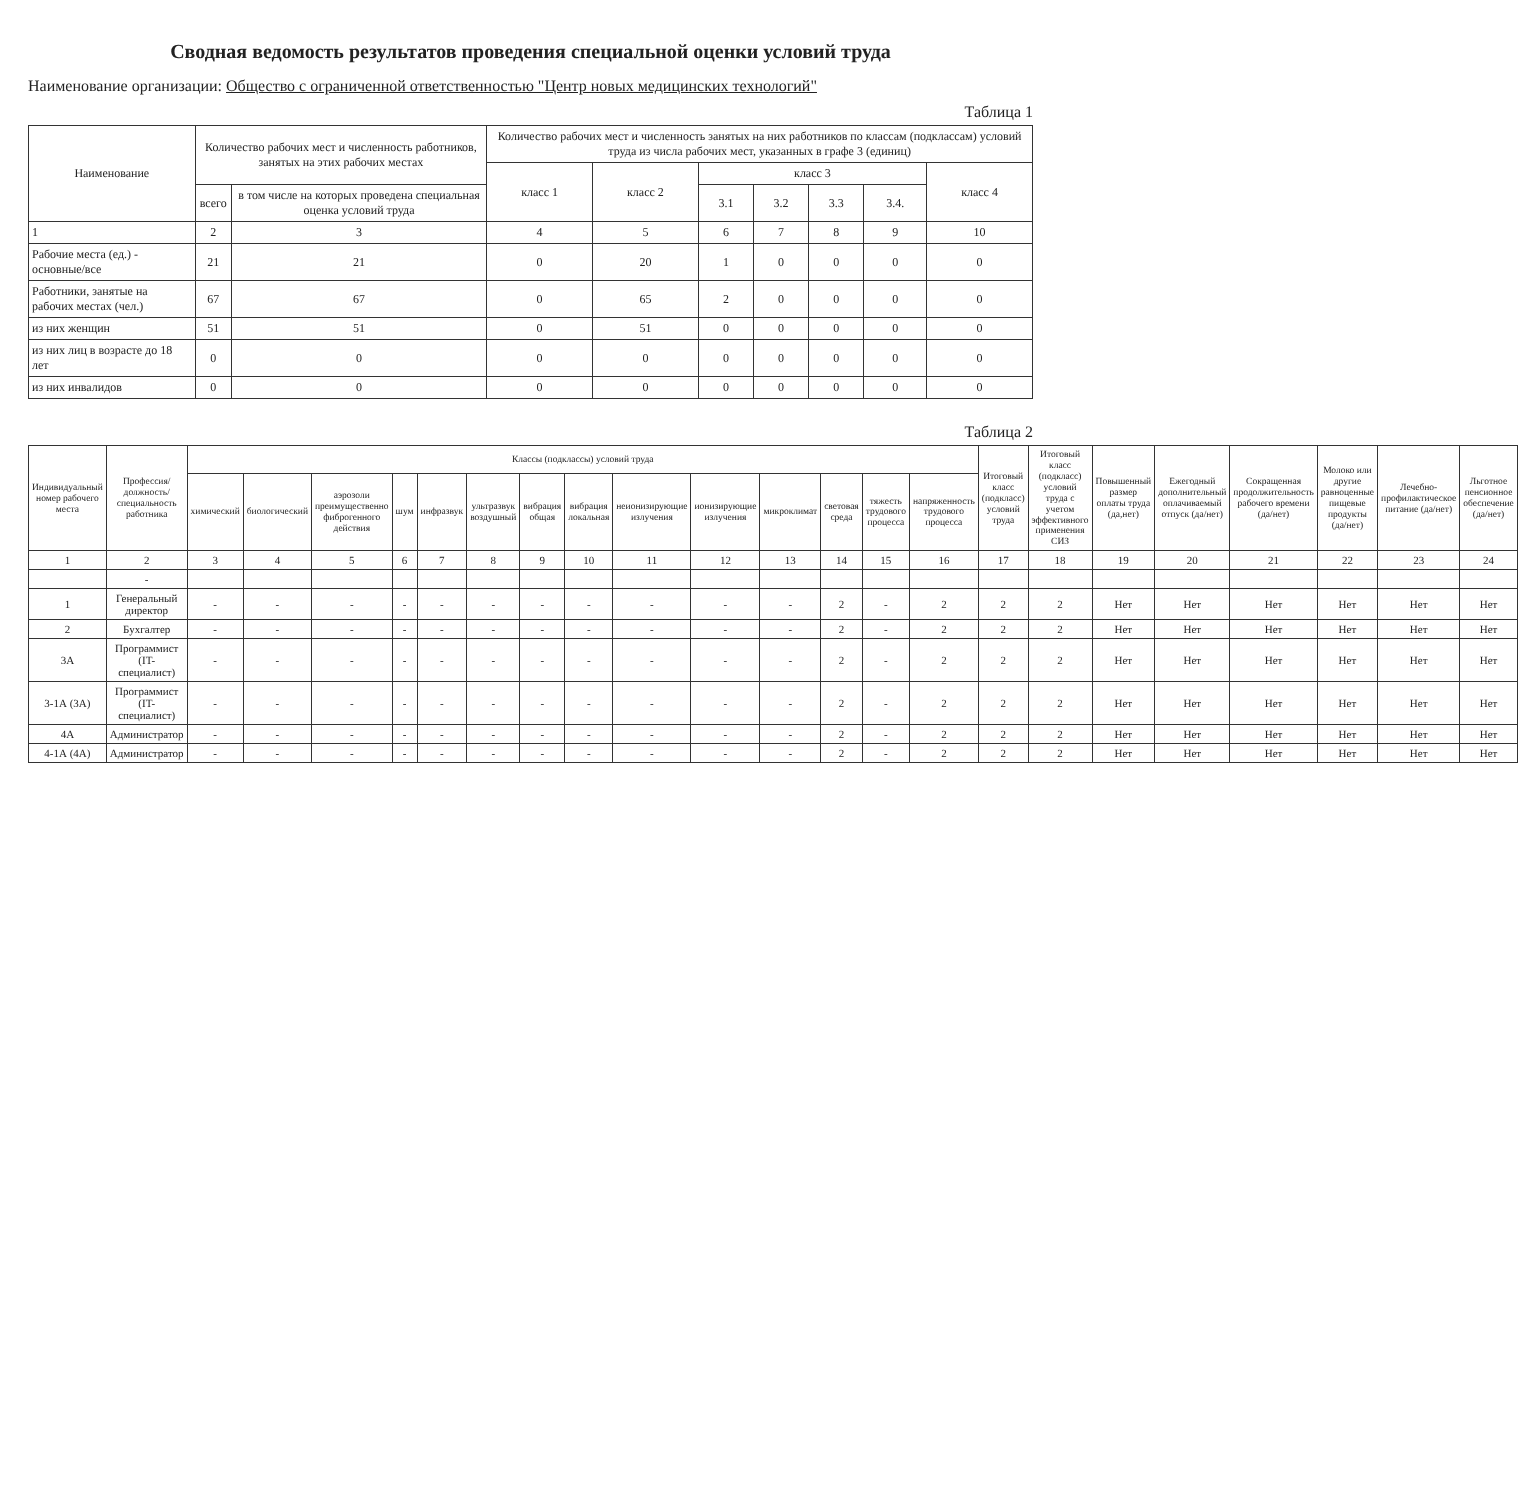Сводная ведомость результатов проведения специальной оценки условий труда
Наименование организации: Общество с ограниченной ответственностью "Центр новых медицинских технологий"
Таблица 1
| Наименование | Количество рабочих мест и численность работников, занятых на этих рабочих местах | | Количество рабочих мест и численность занятых на них работников по классам (подклассам) условий труда из числа рабочих мест, указанных в графе 3 (единиц) | | | | | | |
| --- | --- | --- | --- | --- | --- | --- | --- | --- | --- |
| | | | класс 1 | класс 2 | класс 3 | | | | класс 4 |
| | всего | в том числе на которых проведена специальная оценка условий труда | | | 3.1 | 3.2 | 3.3 | 3.4. | |
| 1 | 2 | 3 | 4 | 5 | 6 | 7 | 8 | 9 | 10 |
| Рабочие места (ед.) - основные/все | 21 | 21 | 0 | 20 | 1 | 0 | 0 | 0 | 0 |
| Работники, занятые на рабочих местах (чел.) | 67 | 67 | 0 | 65 | 2 | 0 | 0 | 0 | 0 |
| из них женщин | 51 | 51 | 0 | 51 | 0 | 0 | 0 | 0 | 0 |
| из них лиц в возрасте до 18 лет | 0 | 0 | 0 | 0 | 0 | 0 | 0 | 0 | 0 |
| из них инвалидов | 0 | 0 | 0 | 0 | 0 | 0 | 0 | 0 | 0 |
Таблица 2
| Индивидуальный номер рабочего места | Профессия/ должность/ специальность работника | Классы (подклассы) условий труда | | | | | | | | | | | | | | Итоговый класс (подкласс) условий труда | Итоговый класс (подкласс) условий труда с учетом эффективного применения СИЗ | Повышенный размер оплаты труда (да,нет) | Ежегодный дополнительный оплачиваемый отпуск (да/нет) | Сокращенная продолжительность рабочего времени (да/нет) | Молоко или другие равноценные пищевые продукты (да/нет) | Лечебно-профилактическое питание (да/нет) | Льготное пенсионное обеспечение (да/нет) |
| --- | --- | --- | --- | --- | --- | --- | --- | --- | --- | --- | --- | --- | --- | --- | --- | --- | --- | --- | --- | --- | --- | --- | --- |
| | | химический | биологический | аэрозоли преимущественно фиброгенного действия | шум | инфразвук | ультразвук воздушный | вибрация общая | вибрация локальная | неионизирующие излучения | ионизирующие излучения | микроклимат | световая среда | тяжесть трудового процесса | напряженность трудового процесса | | | | | | | | |
| 1 | 2 | 3 | 4 | 5 | 6 | 7 | 8 | 9 | 10 | 11 | 12 | 13 | 14 | 15 | 16 | 17 | 18 | 19 | 20 | 21 | 22 | 23 | 24 |
| | - | | | | | | | | | | | | | | | | | | | | | | |
| 1 | Генеральный директор | - | - | - | - | - | - | - | - | - | - | - | 2 | - | 2 | 2 | 2 | Нет | Нет | Нет | Нет | Нет | Нет |
| 2 | Бухгалтер | - | - | - | - | - | - | - | - | - | - | - | 2 | - | 2 | 2 | 2 | Нет | Нет | Нет | Нет | Нет | Нет |
| 3А | Программист (IT-специалист) | - | - | - | - | - | - | - | - | - | - | - | 2 | - | 2 | 2 | 2 | Нет | Нет | Нет | Нет | Нет | Нет |
| 3-1А (3А) | Программист (IT-специалист) | - | - | - | - | - | - | - | - | - | - | - | 2 | - | 2 | 2 | 2 | Нет | Нет | Нет | Нет | Нет | Нет |
| 4А | Администратор | - | - | - | - | - | - | - | - | - | - | - | 2 | - | 2 | 2 | 2 | Нет | Нет | Нет | Нет | Нет | Нет |
| 4-1А (4А) | Администратор | - | - | - | - | - | - | - | - | - | - | - | 2 | - | 2 | 2 | 2 | Нет | Нет | Нет | Нет | Нет | Нет |